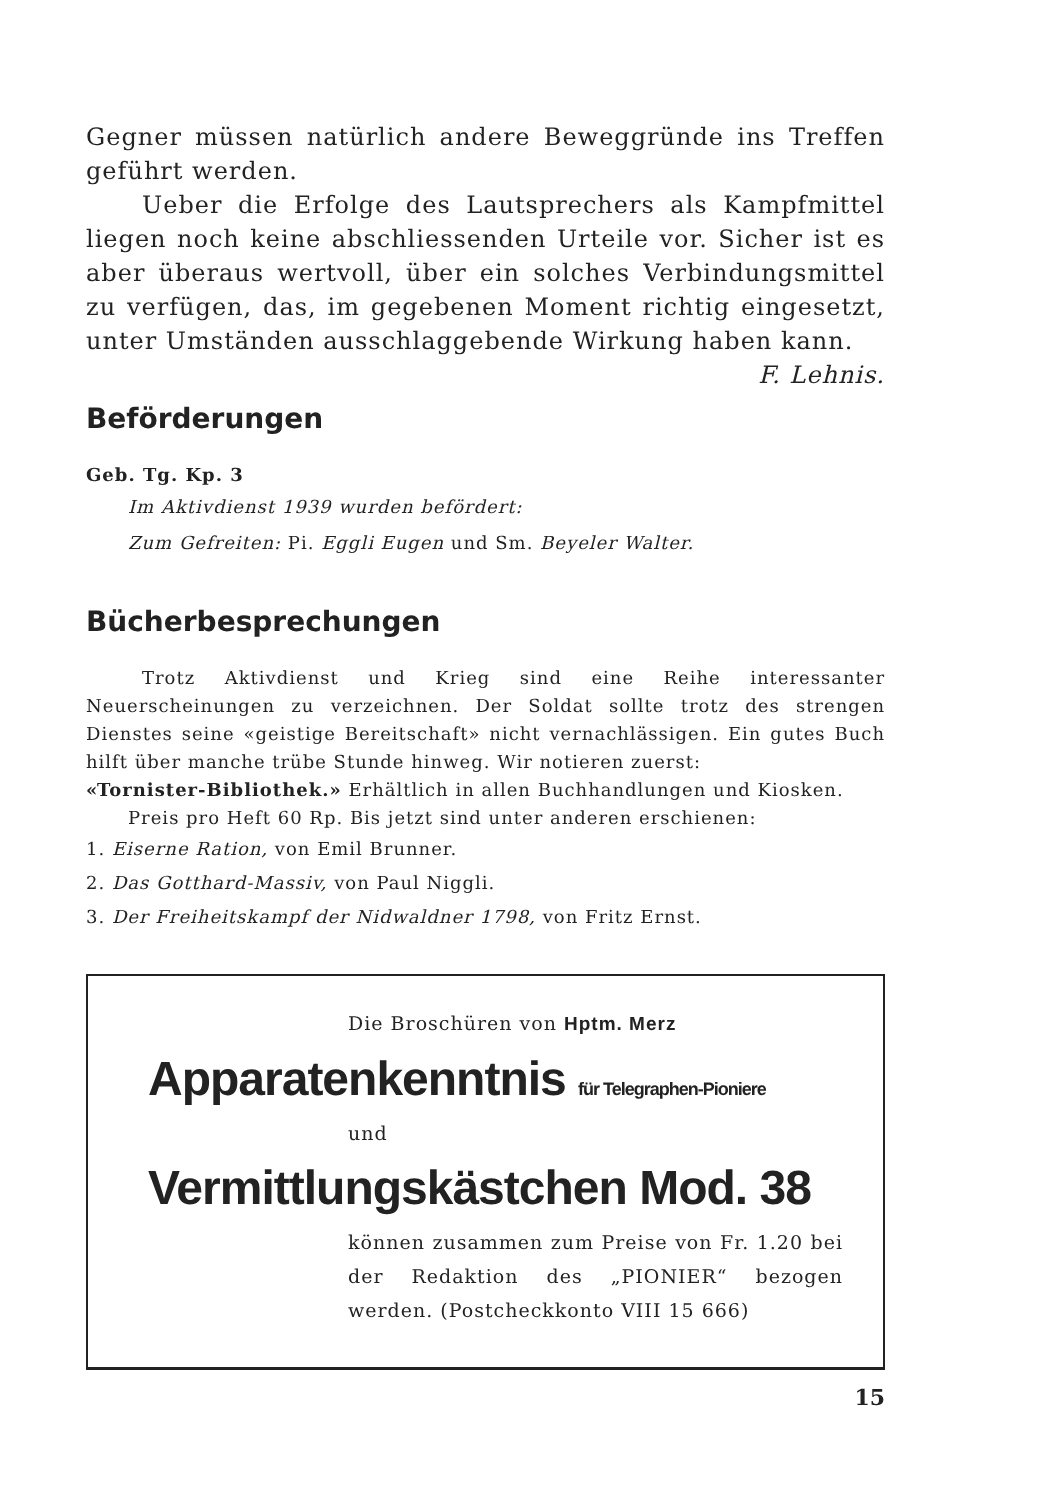Gegner müssen natürlich andere Beweggründe ins Treffen geführt werden.
Ueber die Erfolge des Lautsprechers als Kampfmittel liegen noch keine abschliessenden Urteile vor. Sicher ist es aber überaus wertvoll, über ein solches Verbindungsmittel zu verfügen, das, im gegebenen Moment richtig eingesetzt, unter Umständen ausschlaggebende Wirkung haben kann. F. Lehnis.
Beförderungen
Geb. Tg. Kp. 3
Im Aktivdienst 1939 wurden befördert:
Zum Gefreiten: Pi. Eggli Eugen und Sm. Beyeler Walter.
Bücherbesprechungen
Trotz Aktivdienst und Krieg sind eine Reihe interessanter Neuerscheinungen zu verzeichnen. Der Soldat sollte trotz des strengen Dienstes seine «geistige Bereitschaft» nicht vernachlässigen. Ein gutes Buch hilft über manche trübe Stunde hinweg. Wir notieren zuerst:
«Tornister-Bibliothek.» Erhältlich in allen Buchhandlungen und Kiosken.
Preis pro Heft 60 Rp. Bis jetzt sind unter anderen erschienen:
1. Eiserne Ration, von Emil Brunner.
2. Das Gotthard-Massiv, von Paul Niggli.
3. Der Freiheitskampf der Nidwaldner 1798, von Fritz Ernst.
Die Broschüren von Hptm. Merz
Apparatenkenntnis für Telegraphen-Pioniere
und
Vermittlungskästchen Mod. 38
können zusammen zum Preise von Fr. 1.20 bei der Redaktion des „PIONIER“ bezogen werden. (Postcheckkonto VIII 15 666)
15